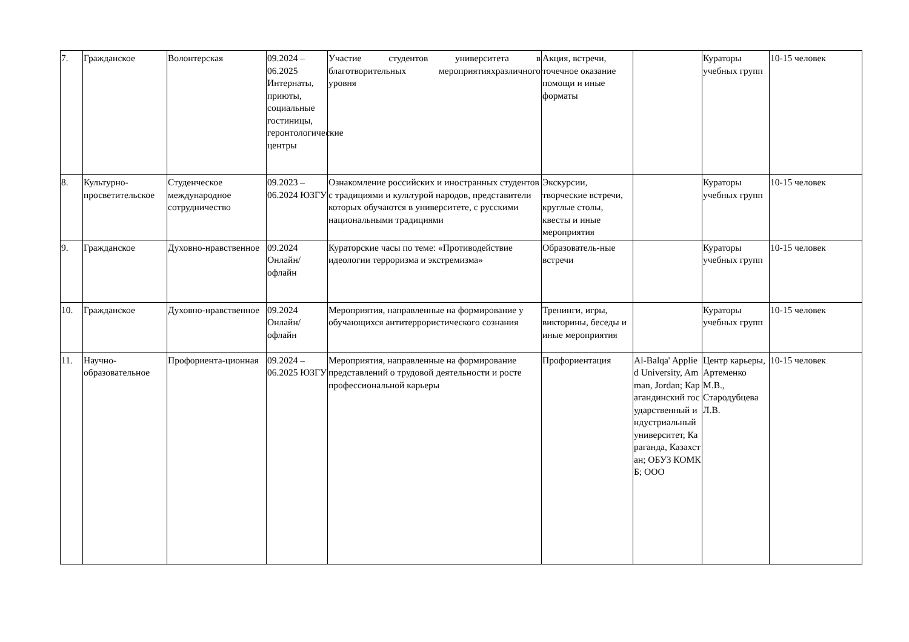| 7. | Гражданское | Волонтерская | 09.2024 – 06.2025 Интернаты, приюты, социальные гостиницы, геронтологические центры | Участие студентов университета в благотворительных мероприятияхразличного уровня | Акция, встречи, точечное оказание помощи и иные форматы | | Кураторы учебных групп | 10-15 человек |
| 8. | Культурно-просветительское | Студенческое международное сотрудничество | 09.2023 – 06.2024 ЮЗГУ | Ознакомление российских и иностранных студентов с традициями и культурой народов, представители которых обучаются в университете, с русскими национальными традициями | Экскурсии, творческие встречи, круглые столы, квесты и иные мероприятия | | Кураторы учебных групп | 10-15 человек |
| 9. | Гражданское | Духовно-нравственное | 09.2024 Онлайн/ офлайн | Кураторские часы по теме: «Противодействие идеологии терроризма и экстремизма» | Образователь-ные встречи | | Кураторы учебных групп | 10-15 человек |
| 10. | Гражданское | Духовно-нравственное | 09.2024 Онлайн/ офлайн | Мероприятия, направленные на формирование у обучающихся антитеррористического сознания | Тренинги, игры, викторины, беседы и иные мероприятия | | Кураторы учебных групп | 10-15 человек |
| 11. | Научно-образовательное | Профориента-ционная | 09.2024 – 06.2025 ЮЗГУ | Мероприятия, направленные на формирование представлений о трудовой деятельности и росте профессиональной карьеры | Профориентация | Al-Balqa' Applied University, Amman, Jordan; Карагандинский государственный индустриальный университет, Караганда, Казахстан; ОБУЗ КОМКБ; ООО | Центр карьеры, Артеменко М.В., Стародубцева Л.В. | 10-15 человек |